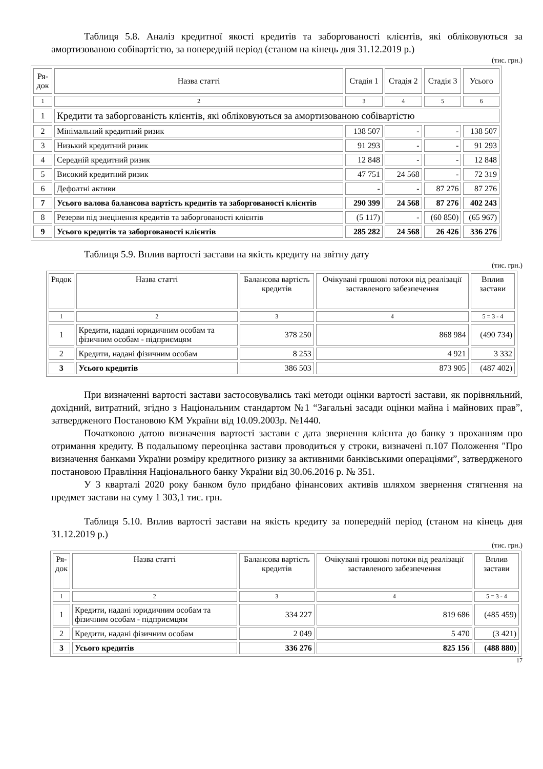Таблиця 5.8. Аналіз кредитної якості кредитів та заборгованості клієнтів, які обліковуються за амортизованою собівартістю, за попередній період (станом на кінець дня 31.12.2019 р.)
(тис. грн.)
| Ря- док | Назва статті | Стадія 1 | Стадія 2 | Стадія 3 | Усього |
| --- | --- | --- | --- | --- | --- |
| 1 | 2 | 3 | 4 | 5 | 6 |
| 1 | Кредити та заборгованість клієнтів, які обліковуються за амортизованою собівартістю | | | | |
| 2 | Мінімальний кредитний ризик | 138 507 | - | - | 138 507 |
| 3 | Низький кредитний ризик | 91 293 | - | - | 91 293 |
| 4 | Середній кредитний ризик | 12 848 | - | - | 12 848 |
| 5 | Високий кредитний ризик | 47 751 | 24 568 | - | 72 319 |
| 6 | Дефолтні активи | - | - | 87 276 | 87 276 |
| 7 | Усього валова балансова вартість кредитів та заборгованості клієнтів | 290 399 | 24 568 | 87 276 | 402 243 |
| 8 | Резерви під знецінення кредитів та заборгованості клієнтів | (5 117) | - | (60 850) | (65 967) |
| 9 | Усього кредитів та заборгованості клієнтів | 285 282 | 24 568 | 26 426 | 336 276 |
Таблиця 5.9. Вплив вартості застави на якість кредиту на звітну дату
(тис. грн.)
| Рядок | Назва статті | Балансова вартість кредитів | Очікувані грошові потоки від реалізації заставленого забезпечення | Вплив застави |
| --- | --- | --- | --- | --- |
| 1 | 2 | 3 | 4 | 5 = 3 - 4 |
| 1 | Кредити, надані юридичним особам та фізичним особам - підприємцям | 378 250 | 868 984 | (490 734) |
| 2 | Кредити, надані фізичним особам | 8 253 | 4 921 | 3 332 |
| 3 | Усього кредитів | 386 503 | 873 905 | (487 402) |
При визначенні вартості застави застосовувались такі методи оцінки вартості застави, як порівняльний, дохідний, витратний, згідно з Національним стандартом №1 “Загальні засади оцінки майна і майнових прав”, затвердженого Постановою КМ України від 10.09.2003р. №1440.
Початковою датою визначення вартості застави є дата звернення клієнта до банку з проханням про отримання кредиту. В подальшому переоцінка застави проводиться у строки, визначені п.107 Положення "Про визначення банками України розміру кредитного ризику за активними банківськими операціями”, затвердженого постановою Правління Національного банку України від 30.06.2016 р. № 351.
У 3 кварталі 2020 року банком було придбано фінансових активів шляхом звернення стягнення на предмет застави на суму 1 303,1 тис. грн.
Таблиця 5.10. Вплив вартості застави на якість кредиту за попередній період (станом на кінець дня 31.12.2019 р.)
(тис. грн.)
| Ря- док | Назва статті | Балансова вартість кредитів | Очікувані грошові потоки від реалізації заставленого забезпечення | Вплив застави |
| --- | --- | --- | --- | --- |
| 1 | 2 | 3 | 4 | 5 = 3 - 4 |
| 1 | Кредити, надані юридичним особам та фізичним особам - підприємцям | 334 227 | 819 686 | (485 459) |
| 2 | Кредити, надані фізичним особам | 2 049 | 5 470 | (3 421) |
| 3 | Усього кредитів | 336 276 | 825 156 | (488 880) |
17